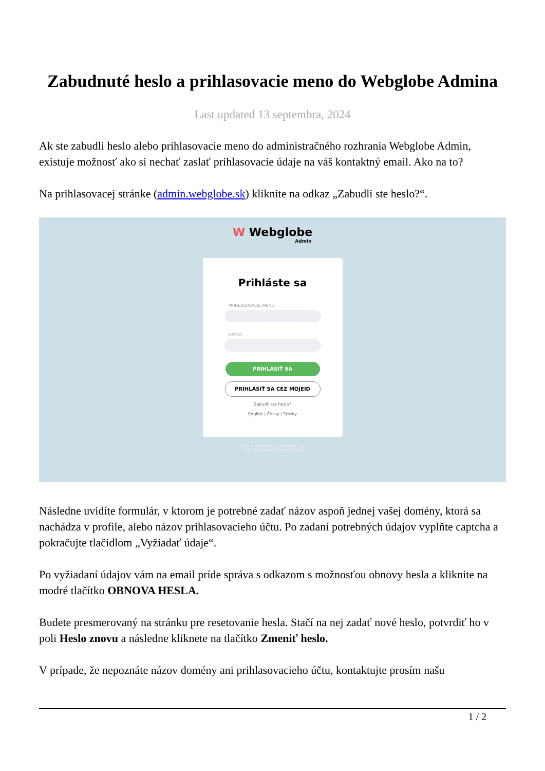Zabudnuté heslo a prihlasovacie meno do Webglobe Admina
Last updated 13 septembra, 2024
Ak ste zabudli heslo alebo prihlasovacie meno do administračného rozhrania Webglobe Admin, existuje možnosť ako si nechať zaslať prihlasovacie údaje na váš kontaktný email. Ako na to?
Na prihlasovacej stránke (admin.webglobe.sk) kliknite na odkaz „Zabudli ste heslo?“.
W Webglobe
Admin
Prihláste sa
PRIHLASOVACIE MENO
HESLO
PRIHLÁSIŤ SA
PRIHLÁSIŤ SA CEZ MOJEID
Zabudli ste heslo?
English | Česky | Srbsky
2022 © webglobe.sk Webglobe, a.s.
Všeobecné obchodné podmienky
Následne uvidíte formulár, v ktorom je potrebné zadať názov aspoň jednej vašej domény, ktorá sa nachádza v profile, alebo názov prihlasovacieho účtu. Po zadaní potrebných údajov vyplňte captcha a pokračujte tlačidlom „Vyžiadať údaje“.
Po vyžiadaní údajov vám na email príde správa s odkazom s možnosťou obnovy hesla a kliknite na modré tlačítko OBNOVA HESLA.
Budete presmerovaný na stránku pre resetovanie hesla. Stačí na nej zadať nové heslo, potvrdiť ho v poli Heslo znovu a následne kliknete na tlačítko Zmeniť heslo.
V prípade, že nepoznáte názov domény ani prihlasovacieho účtu, kontaktujte prosím našu
1 / 2